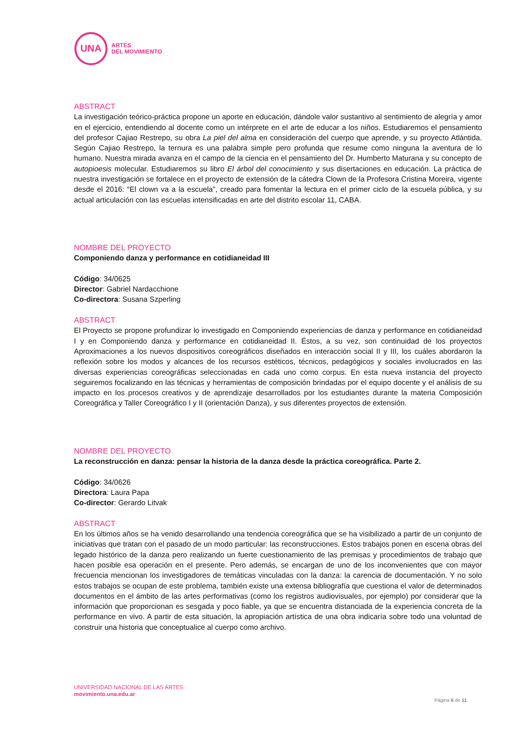UNA
ARTES
DEL MOVIMIENTO
ABSTRACT
La investigación teórico-práctica propone un aporte en educación, dándole valor sustantivo al sentimiento de alegría y amor en el ejercicio, entendiendo al docente como un intérprete en el arte de educar a los niños. Estudiaremos el pensamiento del profesor Cajiao Restrepo, su obra La piel del alma en consideración del cuerpo que aprende, y su proyecto Atlántida. Según Cajiao Restrepo, la ternura es una palabra simple pero profunda que resume como ninguna la aventura de lo humano. Nuestra mirada avanza en el campo de la ciencia en el pensamiento del Dr. Humberto Maturana y su concepto de autopioesis molecular. Estudiaremos su libro El árbol del conocimiento y sus disertaciones en educación. La práctica de nuestra investigación se fortalece en el proyecto de extensión de la cátedra Clown de la Profesora Cristina Moreira, vigente desde el 2016: “El clown va a la escuela”, creado para fomentar la lectura en el primer ciclo de la escuela pública, y su actual articulación con las escuelas intensificadas en arte del distrito escolar 11, CABA.
NOMBRE DEL PROYECTO
Componiendo danza y performance en cotidianeidad III
Código: 34/0625
Director: Gabriel Nardacchione
Co-directora: Susana Szperling
ABSTRACT
El Proyecto se propone profundizar lo investigado en Componiendo experiencias de danza y performance en cotidianeidad I y en Componiendo danza y performance en cotidianeidad II. Éstos, a su vez, son continuidad de los proyectos Aproximaciones a los nuevos dispositivos coreográficos diseñados en interacción social II y III, los cuáles abordaron la reflexión sobre los modos y alcances de los recursos estéticos, técnicos, pedagógicos y sociales involucrados en las diversas experiencias coreográficas seleccionadas en cada uno como corpus. En esta nueva instancia del proyecto seguiremos focalizando en las técnicas y herramientas de composición brindadas por el equipo docente y el análisis de su impacto en los procesos creativos y de aprendizaje desarrollados por los estudiantes durante la materia Composición Coreográfica y Taller Coreográfico I y II (orientación Danza), y sus diferentes proyectos de extensión.
NOMBRE DEL PROYECTO
La reconstrucción en danza: pensar la historia de la danza desde la práctica coreográfica. Parte 2.
Código: 34/0626
Directora: Laura Papa
Co-director: Gerardo Litvak
ABSTRACT
En los últimos años se ha venido desarrollando una tendencia coreográfica que se ha visibilizado a partir de un conjunto de iniciativas que tratan con el pasado de un modo particular: las reconstrucciones. Estos trabajos ponen en escena obras del legado histórico de la danza pero realizando un fuerte cuestionamiento de las premisas y procedimientos de trabajo que hacen posible esa operación en el presente. Pero además, se encargan de uno de los inconvenientes que con mayor frecuencia mencionan los investigadores de temáticas vinculadas con la danza: la carencia de documentación. Y no solo estos trabajos se ocupan de este problema, también existe una extensa bibliografía que cuestiona el valor de determinados documentos en el ámbito de las artes performativas (como los registros audiovisuales, por ejemplo) por considerar que la información que proporcionan es sesgada y poco fiable, ya que se encuentra distanciada de la experiencia concreta de la performance en vivo. A partir de esta situación, la apropiación artística de una obra indicaría sobre todo una voluntad de construir una historia que conceptualice al cuerpo como archivo.
UNIVERSIDAD NACIONAL DE LAS ARTES
movimiento.una.edu.ar
Página 6 de 11